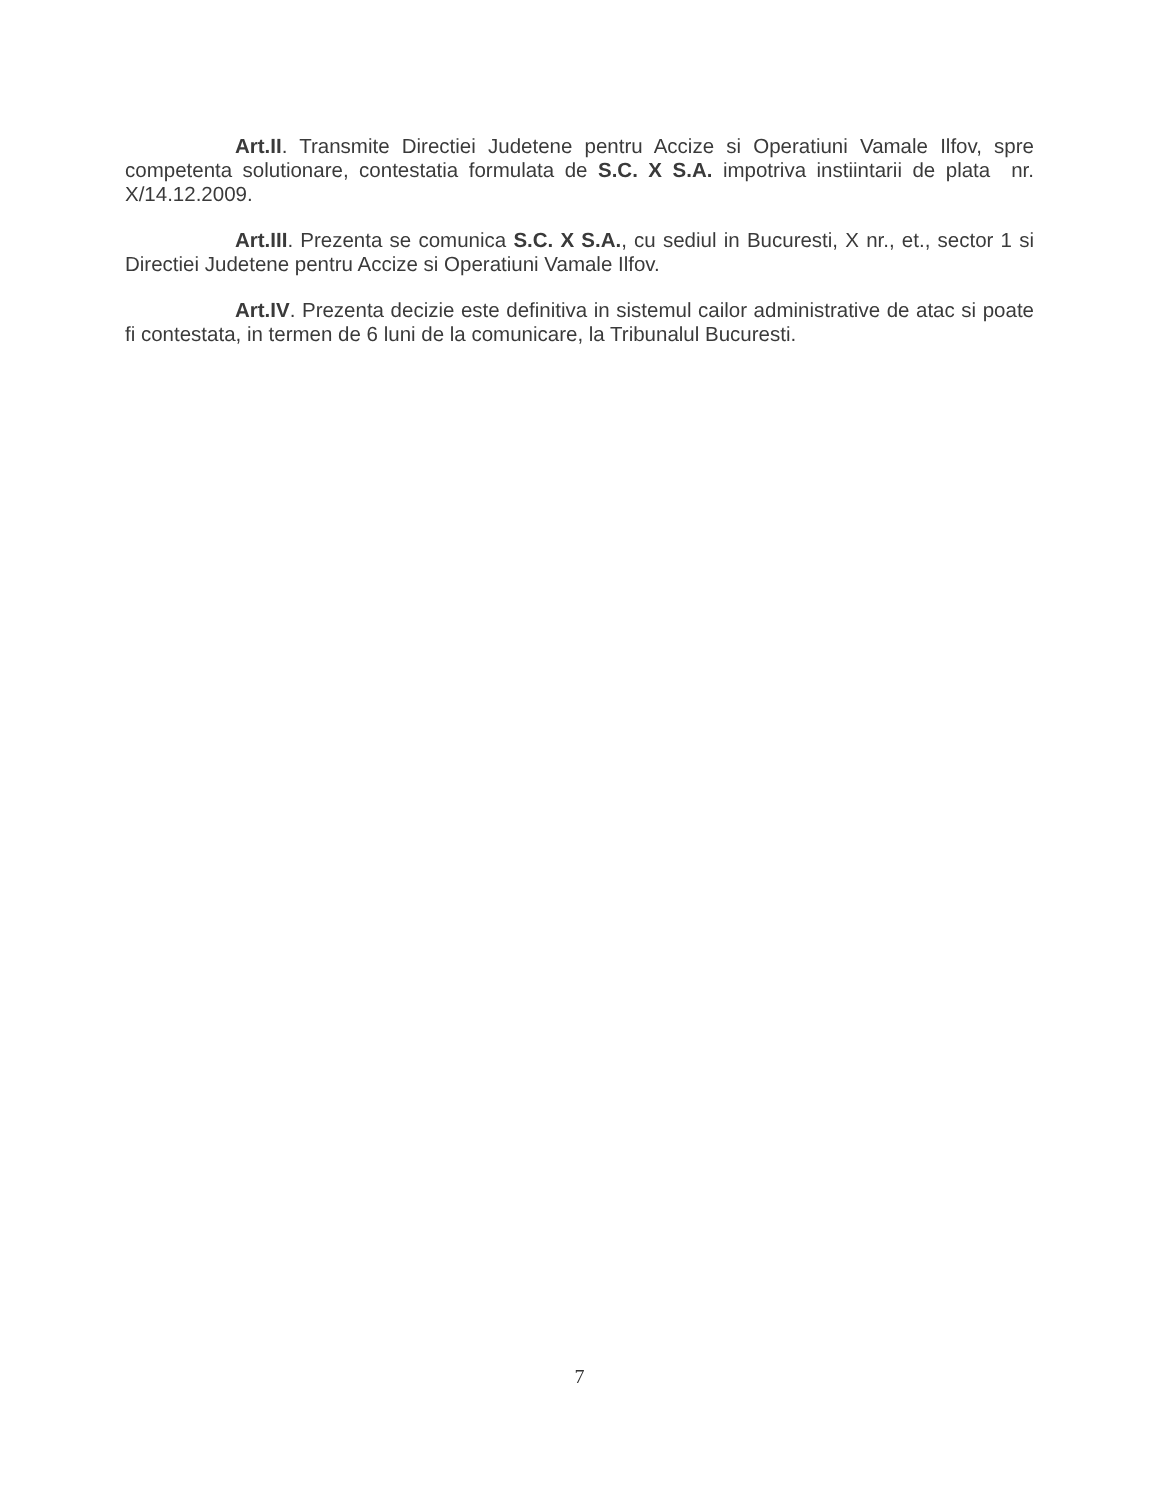Art.II. Transmite Directiei Judetene pentru Accize si Operatiuni Vamale Ilfov, spre competenta solutionare, contestatia formulata de S.C. X S.A. impotriva instiintarii de plata nr. X/14.12.2009.
Art.III. Prezenta se comunica S.C. X S.A., cu sediul in Bucuresti, X nr., et., sector 1 si Directiei Judetene pentru Accize si Operatiuni Vamale Ilfov.
Art.IV. Prezenta decizie este definitiva in sistemul cailor administrative de atac si poate fi contestata, in termen de 6 luni de la comunicare, la Tribunalul Bucuresti.
7